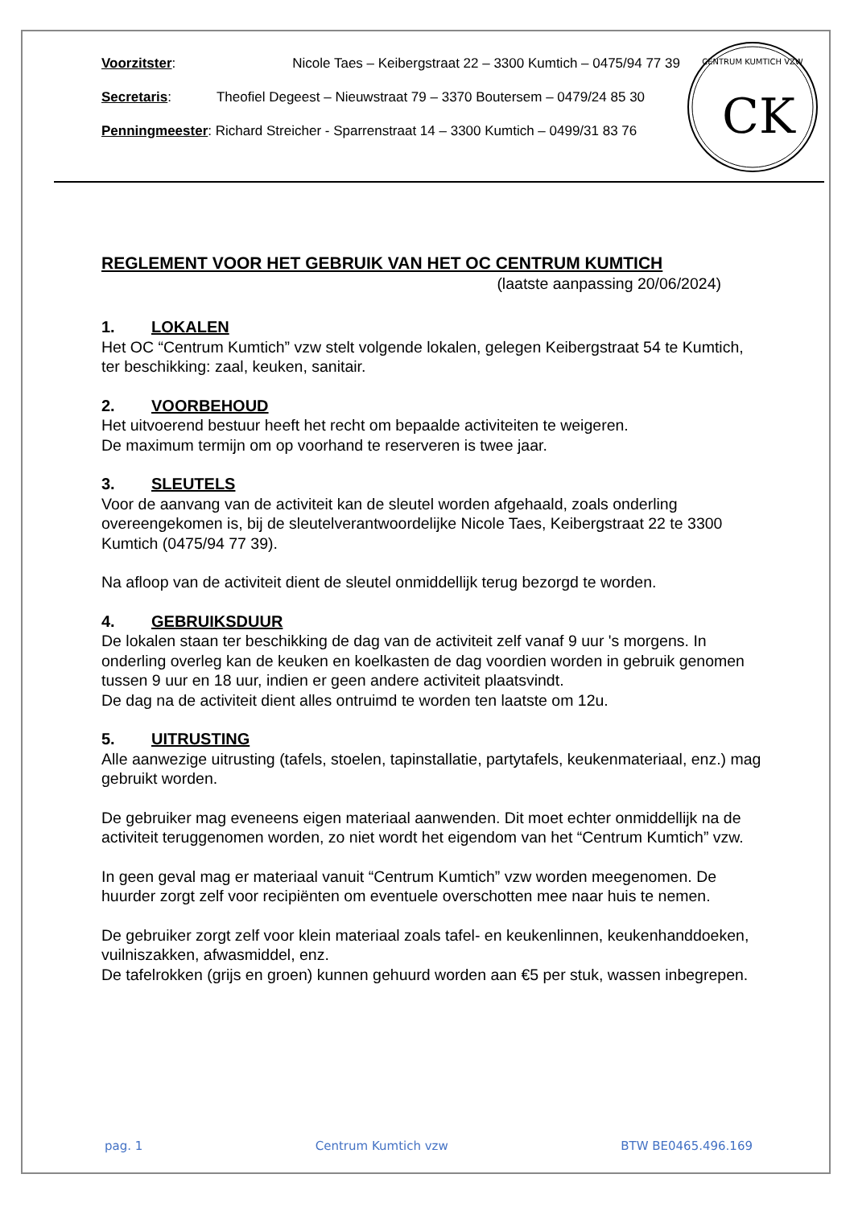Voorzitster: Nicole Taes – Keibergstraat 22 – 3300 Kumtich – 0475/94 77 39
Secretaris: Theofiel Degeest – Nieuwstraat 79 – 3370 Boutersem – 0479/24 85 30
Penningmeester: Richard Streicher - Sparrenstraat 14 – 3300 Kumtich – 0499/31 83 76
CENTRUM KUMTICH VZW
CK
REGLEMENT VOOR HET GEBRUIK VAN HET OC CENTRUM KUMTICH
(laatste aanpassing 20/06/2024)
1. LOKALEN
Het OC “Centrum Kumtich” vzw stelt volgende lokalen, gelegen Keibergstraat 54 te Kumtich, ter beschikking: zaal, keuken, sanitair.
2. VOORBEHOUD
Het uitvoerend bestuur heeft het recht om bepaalde activiteiten te weigeren.
De maximum termijn om op voorhand te reserveren is twee jaar.
3. SLEUTELS
Voor de aanvang van de activiteit kan de sleutel worden afgehaald, zoals onderling overeengekomen is, bij de sleutelverantwoordelijke Nicole Taes, Keibergstraat 22 te 3300 Kumtich (0475/94 77 39).
Na afloop van de activiteit dient de sleutel onmiddellijk terug bezorgd te worden.
4. GEBRUIKSDUUR
De lokalen staan ter beschikking de dag van de activiteit zelf vanaf 9 uur 's morgens. In onderling overleg kan de keuken en koelkasten de dag voordien worden in gebruik genomen tussen 9 uur en 18 uur, indien er geen andere activiteit plaatsvindt.
De dag na de activiteit dient alles ontruimd te worden ten laatste om 12u.
5. UITRUSTING
Alle aanwezige uitrusting (tafels, stoelen, tapinstallatie, partytafels, keukenmateriaal, enz.) mag gebruikt worden.
De gebruiker mag eveneens eigen materiaal aanwenden. Dit moet echter onmiddellijk na de activiteit teruggenomen worden, zo niet wordt het eigendom van het “Centrum Kumtich” vzw.
In geen geval mag er materiaal vanuit “Centrum Kumtich” vzw worden meegenomen. De huurder zorgt zelf voor recipiënten om eventuele overschotten mee naar huis te nemen.
De gebruiker zorgt zelf voor klein materiaal zoals tafel- en keukenlinnen, keukenhanddoeken, vuilniszakken, afwasmiddel, enz.
De tafelrokken (grijs en groen) kunnen gehuurd worden aan €5 per stuk, wassen inbegrepen.
pag. 1 Centrum Kumtich vzw BTW BE0465.496.169